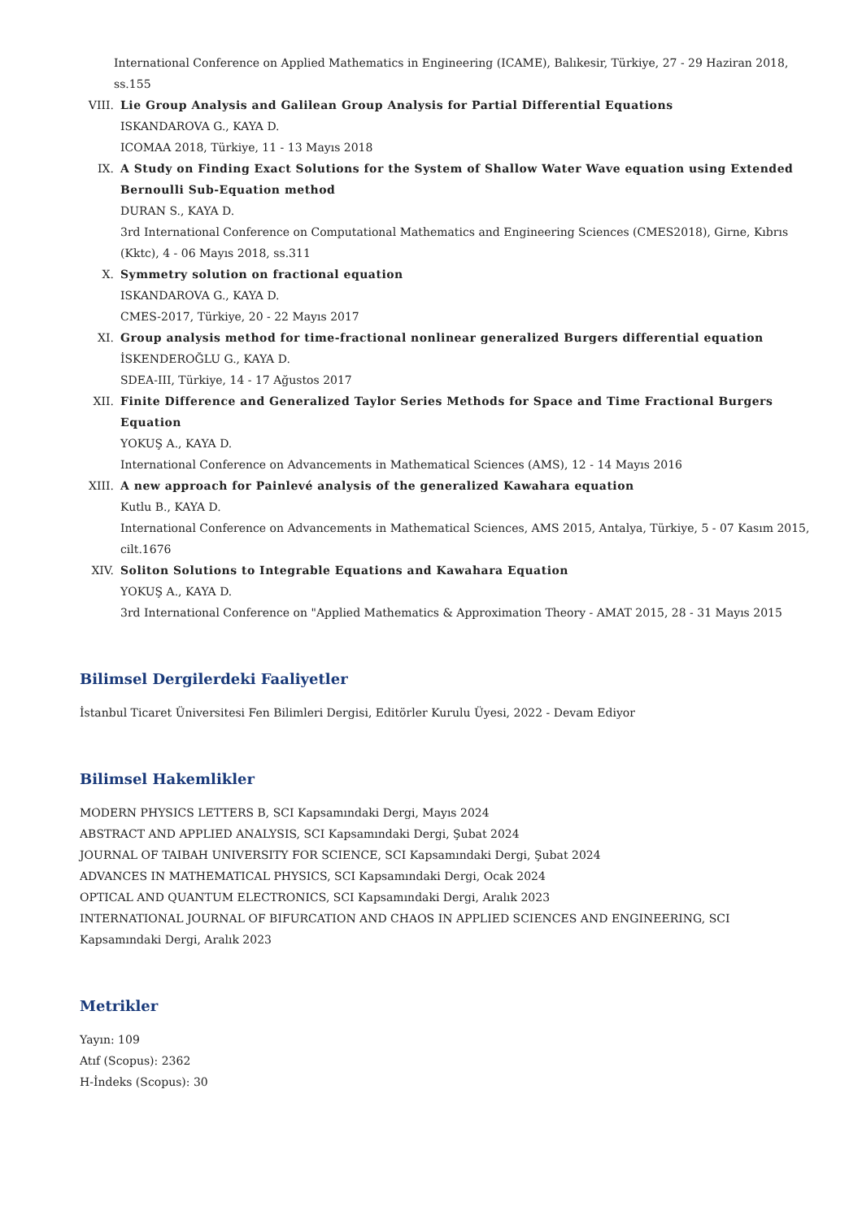International Conference on Applied Mathematics in Engineering (ICAME), Balıkesir, Türkiye, 27 - 29 Haziran 2018, ss.155
VIII. Lie Group Analysis and Galilean Group Analysis for Partial Differential Equations
ISKANDAROVA G., KAYA D.
ICOMAA 2018, Türkiye, 11 - 13 Mayıs 2018
IX. A Study on Finding Exact Solutions for the System of Shallow Water Wave equation using Extended Bernoulli Sub-Equation method
DURAN S., KAYA D.
3rd International Conference on Computational Mathematics and Engineering Sciences (CMES2018), Girne, Kıbrıs (Kktc), 4 - 06 Mayıs 2018, ss.311
X. Symmetry solution on fractional equation
ISKANDAROVA G., KAYA D.
CMES-2017, Türkiye, 20 - 22 Mayıs 2017
XI. Group analysis method for time-fractional nonlinear generalized Burgers differential equation
İSKENDEROĞLU G., KAYA D.
SDEA-III, Türkiye, 14 - 17 Ağustos 2017
XII. Finite Difference and Generalized Taylor Series Methods for Space and Time Fractional Burgers Equation
YOKUŞ A., KAYA D.
International Conference on Advancements in Mathematical Sciences (AMS), 12 - 14 Mayıs 2016
XIII. A new approach for Painlevé analysis of the generalized Kawahara equation
Kutlu B., KAYA D.
International Conference on Advancements in Mathematical Sciences, AMS 2015, Antalya, Türkiye, 5 - 07 Kasım 2015, cilt.1676
XIV. Soliton Solutions to Integrable Equations and Kawahara Equation
YOKUŞ A., KAYA D.
3rd International Conference on "Applied Mathematics & Approximation Theory - AMAT 2015, 28 - 31 Mayıs 2015
Bilimsel Dergilerdeki Faaliyetler
İstanbul Ticaret Üniversitesi Fen Bilimleri Dergisi, Editörler Kurulu Üyesi, 2022 - Devam Ediyor
Bilimsel Hakemlikler
MODERN PHYSICS LETTERS B, SCI Kapsamındaki Dergi, Mayıs 2024
ABSTRACT AND APPLIED ANALYSIS, SCI Kapsamındaki Dergi, Şubat 2024
JOURNAL OF TAIBAH UNIVERSITY FOR SCIENCE, SCI Kapsamındaki Dergi, Şubat 2024
ADVANCES IN MATHEMATICAL PHYSICS, SCI Kapsamındaki Dergi, Ocak 2024
OPTICAL AND QUANTUM ELECTRONICS, SCI Kapsamındaki Dergi, Aralık 2023
INTERNATIONAL JOURNAL OF BIFURCATION AND CHAOS IN APPLIED SCIENCES AND ENGINEERING, SCI Kapsamındaki Dergi, Aralık 2023
Metrikler
Yayın: 109
Atıf (Scopus): 2362
H-İndeks (Scopus): 30